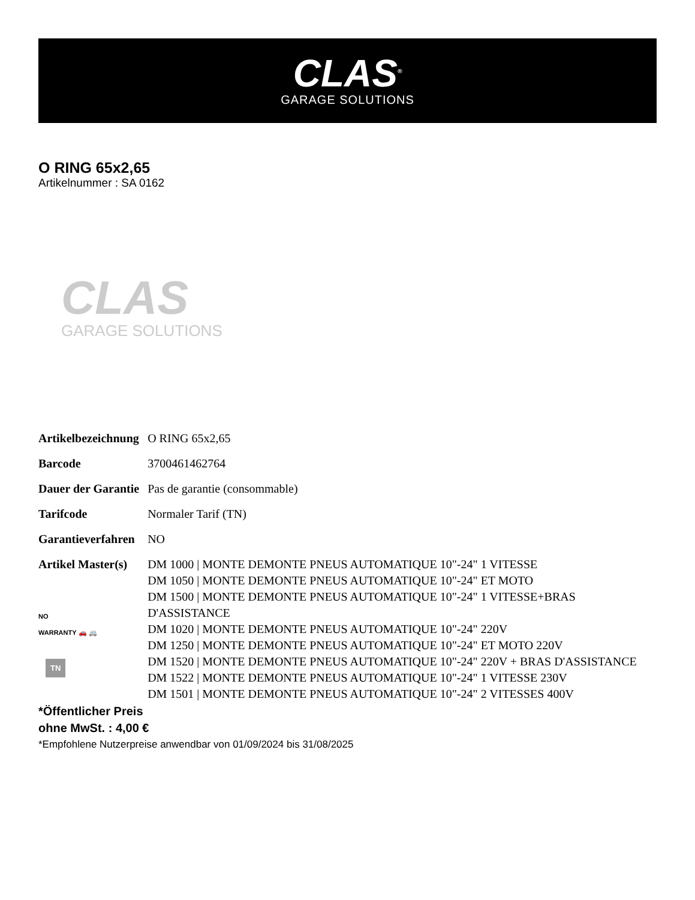CLAS<sup>®</sup>
GARAGE SOLUTIONS
O RING 65x2,65
Artikelnummer : SA 0162
CLAS
GARAGE SOLUTIONS
| Artikelbezeichnung | O RING 65x2,65 |
| Barcode | 3700461462764 |
| Dauer der Garantie | Pas de garantie (consommable) |
| Tarifcode | Normaler Tarif (TN) |
| Garantieverfahren | NO |
| Artikel Master(s) NO WARRANTY 🚗 🚐 TN | DM 1000 / MONTE DEMONTE PNEUS AUTOMATIQUE 10"-24" 1 VITESSE DM 1050 / MONTE DEMONTE PNEUS AUTOMATIQUE 10"-24" ET MOTO DM 1500 / MONTE DEMONTE PNEUS AUTOMATIQUE 10"-24" 1 VITESSE+BRAS D'ASSISTANCE DM 1020 / MONTE DEMONTE PNEUS AUTOMATIQUE 10"-24" 220V DM 1250 / MONTE DEMONTE PNEUS AUTOMATIQUE 10"-24" ET MOTO 220V DM 1520 / MONTE DEMONTE PNEUS AUTOMATIQUE 10"-24" 220V + BRAS D'ASSISTANCE DM 1522 / MONTE DEMONTE PNEUS AUTOMATIQUE 10"-24" 1 VITESSE 230V DM 1501 / MONTE DEMONTE PNEUS AUTOMATIQUE 10"-24" 2 VITESSES 400V |
*Öffentlicher Preis
ohne MwSt. : 4,00 €
*Empfohlene Nutzerpreise anwendbar von 01/09/2024 bis 31/08/2025